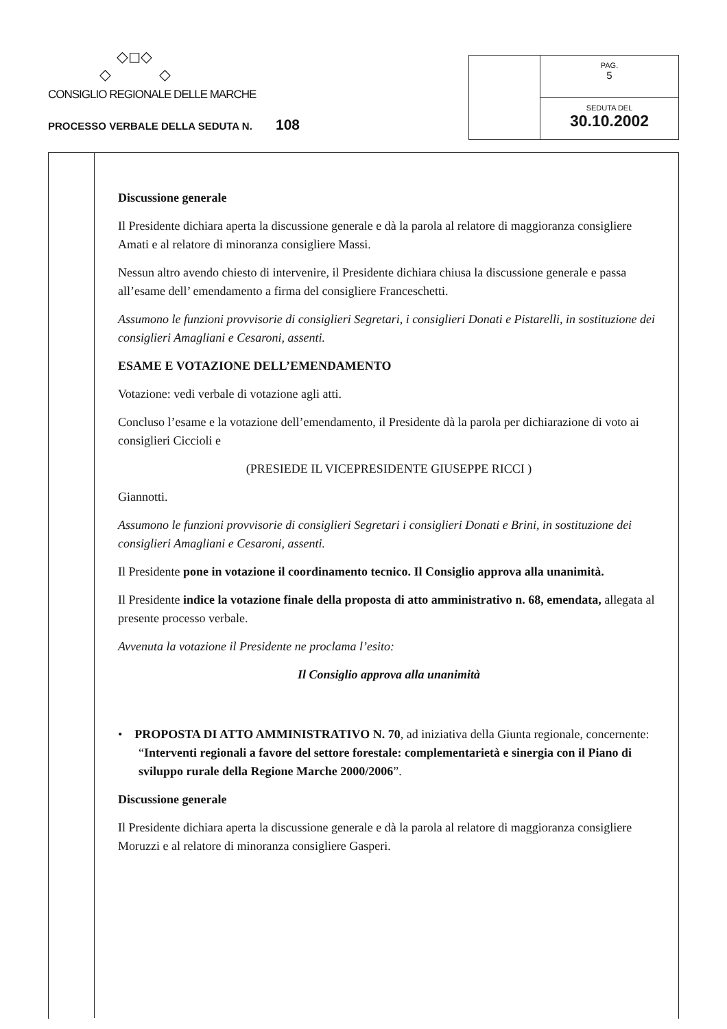◇◻◇
◇ ◇
CONSIGLIO REGIONALE DELLE MARCHE
PROCESSO VERBALE DELLA SEDUTA N. 108
PAG.
5
SEDUTA DEL
30.10.2002
Discussione generale
Il Presidente dichiara aperta la discussione generale e dà la parola al relatore di maggioranza consigliere Amati e al relatore di minoranza consigliere Massi.
Nessun altro avendo chiesto di intervenire, il Presidente dichiara chiusa la discussione generale e passa all’esame dell’ emendamento a firma del consigliere Franceschetti.
Assumono le funzioni provvisorie di consiglieri Segretari, i consiglieri Donati e Pistarelli, in sostituzione dei consiglieri Amagliani e Cesaroni, assenti.
ESAME E VOTAZIONE DELL’EMENDAMENTO
Votazione: vedi verbale di votazione agli atti.
Concluso l’esame e la votazione dell’emendamento, il Presidente dà la parola per dichiarazione di voto ai consiglieri Ciccioli e
(PRESIEDE IL VICEPRESIDENTE GIUSEPPE RICCI )
Giannotti.
Assumono le funzioni provvisorie di consiglieri Segretari i consiglieri Donati e Brini, in sostituzione dei consiglieri Amagliani e Cesaroni, assenti.
Il Presidente pone in votazione il coordinamento tecnico. Il Consiglio approva alla unanimità.
Il Presidente indice la votazione finale della proposta di atto amministrativo n. 68, emendata, allegata al presente processo verbale.
Avvenuta la votazione il Presidente ne proclama l’esito:
Il Consiglio approva alla unanimità
• PROPOSTA DI ATTO AMMINISTRATIVO N. 70, ad iniziativa della Giunta regionale, concernente: “Interventi regionali a favore del settore forestale: complementarietà e sinergia con il Piano di sviluppo rurale della Regione Marche 2000/2006”.
Discussione generale
Il Presidente dichiara aperta la discussione generale e dà la parola al relatore di maggioranza consigliere Moruzzi e al relatore di minoranza consigliere Gasperi.